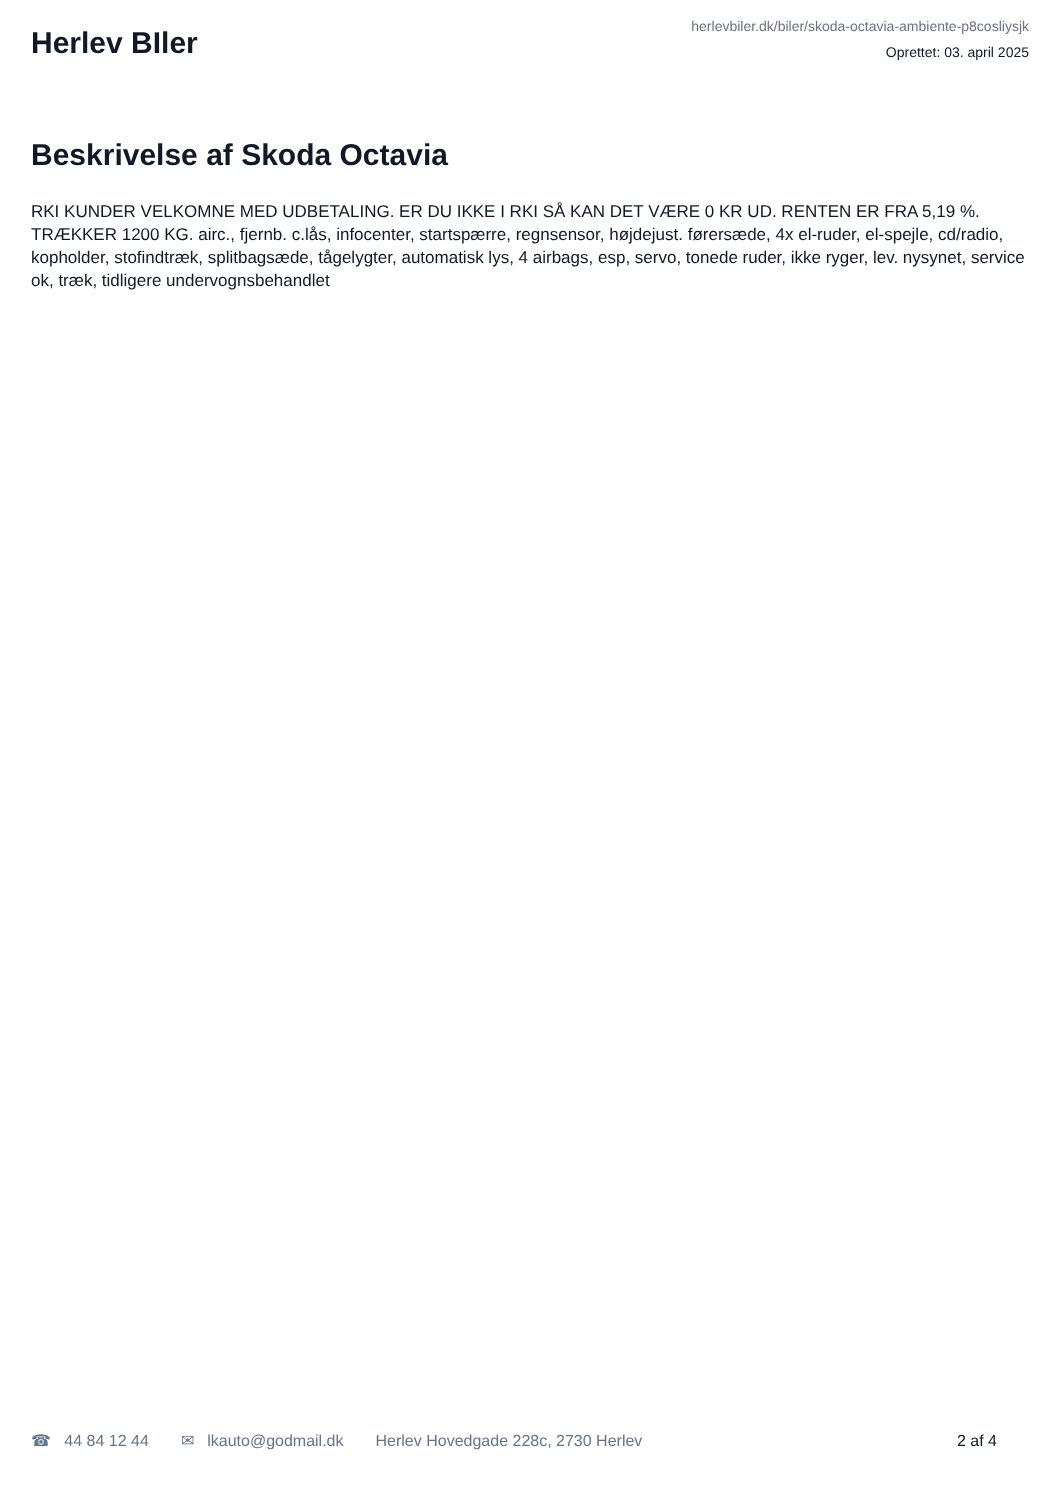Herlev BIler
herlevbiler.dk/biler/skoda-octavia-ambiente-p8cosliysjk
Oprettet: 03. april 2025
Beskrivelse af Skoda Octavia
RKI KUNDER VELKOMNE MED UDBETALING. ER DU IKKE I RKI SÅ KAN DET VÆRE 0 KR UD. RENTEN ER FRA 5,19 %. TRÆKKER 1200 KG. airc., fjernb. c.lås, infocenter, startspærre, regnsensor, højdejust. førersæde, 4x el-ruder, el-spejle, cd/radio, kopholder, stofindtræk, splitbagsæde, tågelygter, automatisk lys, 4 airbags, esp, servo, tonede ruder, ikke ryger, lev. nysynet, service ok, træk, tidligere undervognsbehandlet
☎ 44 84 12 44 ✉ lkauto@godmail.dk Herlev Hovedgade 228c, 2730 Herlev 2 af 4